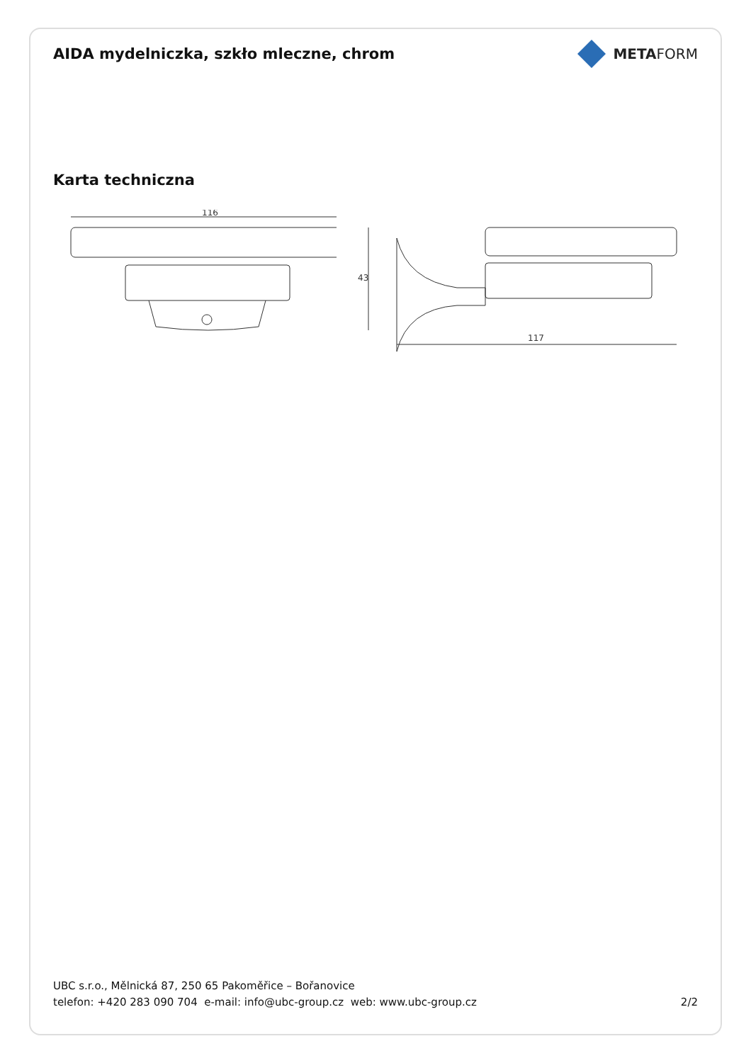AIDA mydelniczka, szkło mleczne, chrom
METAFORM
Karta techniczna
116
43
117
UBC s.r.o., Mělnická 87, 250 65 Pakoměřice – Bořanovice
telefon: +420 283 090 704 e-mail: info@ubc-group.cz web: www.ubc-group.cz 2/2